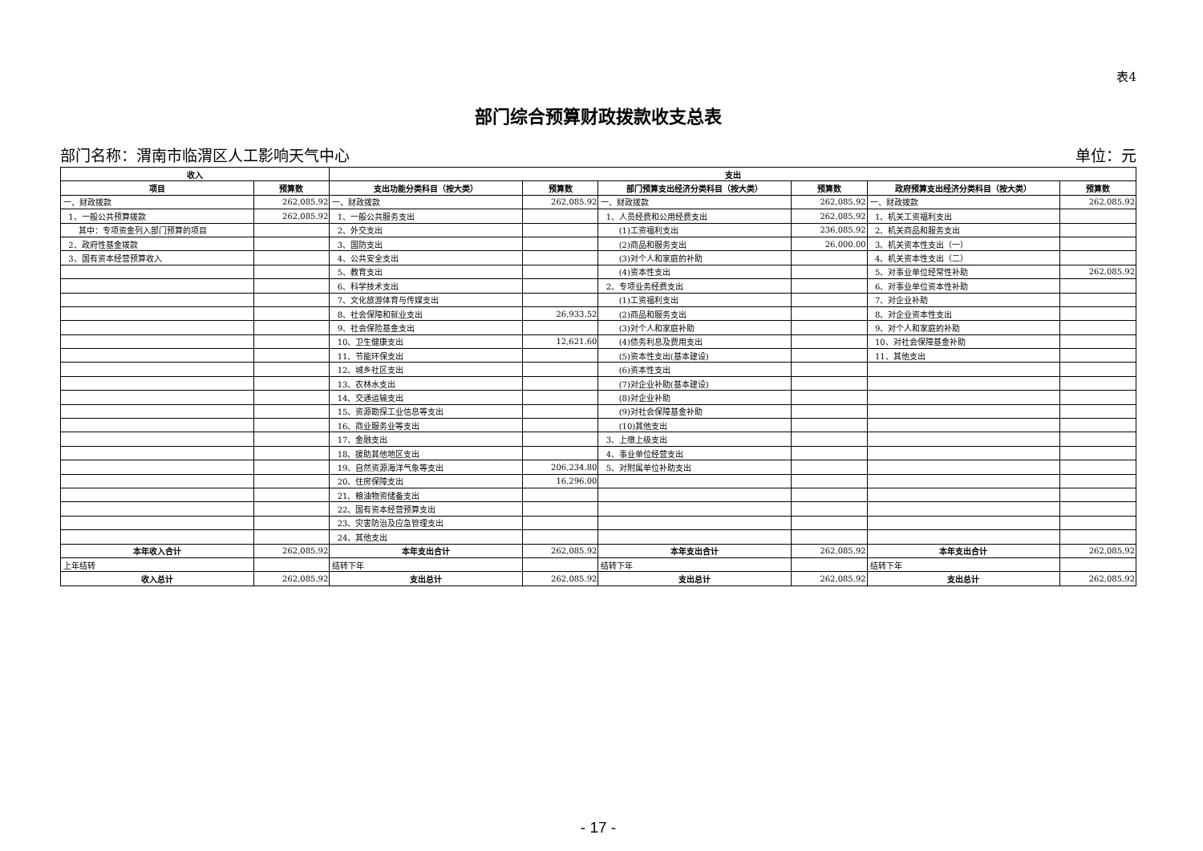表4
部门综合预算财政拨款收支总表
部门名称：渭南市临渭区人工影响天气中心 单位：元
| 收入 | | 支出 | | | | | |
| --- | --- | --- | --- | --- | --- | --- | --- |
| 项目 | 预算数 | 支出功能分类科目（按大类） | 预算数 | 部门预算支出经济分类科目（按大类） | 预算数 | 政府预算支出经济分类科目（按大类） | 预算数 |
| 一、财政拨款 | 262,085.92 | 一、财政拨款 | 262,085.92 | 一、财政拨款 | 262,085.92 | 一、财政拨款 | 262,085.92 |
| 1、一般公共预算拨款 | 262,085.92 | 1、一般公共服务支出 | | 1、人员经费和公用经费支出 | 262,085.92 | 1、机关工资福利支出 | |
| 其中：专项资金列入部门预算的项目 | | 2、外交支出 | | (1)工资福利支出 | 236,085.92 | 2、机关商品和服务支出 | |
| 2、政府性基金拨款 | | 3、国防支出 | | (2)商品和服务支出 | 26,000.00 | 3、机关资本性支出（一） | |
| 3、国有资本经营预算收入 | | 4、公共安全支出 | | (3)对个人和家庭的补助 | | 4、机关资本性支出（二） | |
| | | 5、教育支出 | | (4)资本性支出 | | 5、对事业单位经常性补助 | 262,085.92 |
| | | 6、科学技术支出 | | 2、专项业务经费支出 | | 6、对事业单位资本性补助 | |
| | | 7、文化旅游体育与传媒支出 | | (1)工资福利支出 | | 7、对企业补助 | |
| | | 8、社会保障和就业支出 | 26,933.52 | (2)商品和服务支出 | | 8、对企业资本性支出 | |
| | | 9、社会保险基金支出 | | (3)对个人和家庭补助 | | 9、对个人和家庭的补助 | |
| | | 10、卫生健康支出 | 12,621.60 | (4)债务利息及费用支出 | | 10、对社会保障基金补助 | |
| | | 11、节能环保支出 | | (5)资本性支出(基本建设) | | 11、其他支出 | |
| | | 12、城乡社区支出 | | (6)资本性支出 | | | |
| | | 13、农林水支出 | | (7)对企业补助(基本建设) | | | |
| | | 14、交通运输支出 | | (8)对企业补助 | | | |
| | | 15、资源勘探工业信息等支出 | | (9)对社会保障基金补助 | | | |
| | | 16、商业服务业等支出 | | (10)其他支出 | | | |
| | | 17、金融支出 | | 3、上缴上级支出 | | | |
| | | 18、援助其他地区支出 | | 4、事业单位经营支出 | | | |
| | | 19、自然资源海洋气象等支出 | 206,234.80 | 5、对附属单位补助支出 | | | |
| | | 20、住房保障支出 | 16,296.00 | | | | |
| | | 21、粮油物资储备支出 | | | | | |
| | | 22、国有资本经营预算支出 | | | | | |
| | | 23、灾害防治及应急管理支出 | | | | | |
| | | 24、其他支出 | | | | | |
| 本年收入合计 | 262,085.92 | 本年支出合计 | 262,085.92 | 本年支出合计 | 262,085.92 | 本年支出合计 | 262,085.92 |
| 上年结转 | | 结转下年 | | 结转下年 | | 结转下年 | |
| 收入总计 | 262,085.92 | 支出总计 | 262,085.92 | 支出总计 | 262,085.92 | 支出总计 | 262,085.92 |
- 17 -